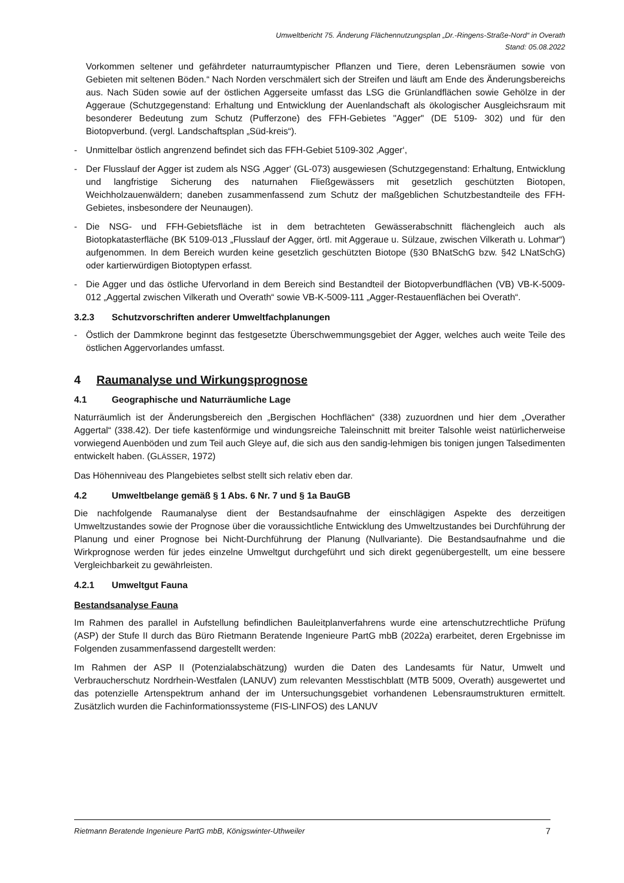Umweltbericht 75. Änderung Flächennutzungsplan „Dr.-Ringens-Straße-Nord“ in Overath
Stand: 05.08.2022
Vorkommen seltener und gefährdeter naturraumtypischer Pflanzen und Tiere, deren Lebensräumen sowie von Gebieten mit seltenen Böden.“ Nach Norden verschmälert sich der Streifen und läuft am Ende des Änderungsbereichs aus. Nach Süden sowie auf der östlichen Aggerseite umfasst das LSG die Grünlandflächen sowie Gehölze in der Aggeraue (Schutzgegenstand: Erhaltung und Entwicklung der Auenlandschaft als ökologischer Ausgleichsraum mit besonderer Bedeutung zum Schutz (Pufferzone) des FFH-Gebietes "Agger" (DE 5109- 302) und für den Biotopverbund. (vergl. Landschaftsplan „Süd-kreis“).
- Unmittelbar östlich angrenzend befindet sich das FFH-Gebiet 5109-302 ‚Agger‘,
- Der Flusslauf der Agger ist zudem als NSG ‚Agger‘ (GL-073) ausgewiesen (Schutzgegenstand: Erhaltung, Entwicklung und langfristige Sicherung des naturnahen Fließgewässers mit gesetzlich geschützten Biotopen, Weichholzauenwäldern; daneben zusammenfassend zum Schutz der maßgeblichen Schutzbestandteile des FFH-Gebietes, insbesondere der Neunaugen).
- Die NSG- und FFH-Gebietsfläche ist in dem betrachteten Gewässerabschnitt flächengleich auch als Biotopkatasterfläche (BK 5109-013 „Flusslauf der Agger, örtl. mit Aggeraue u. Sülzaue, zwischen Vilkerath u. Lohmar“) aufgenommen. In dem Bereich wurden keine gesetzlich geschützten Biotope (§30 BNatSchG bzw. §42 LNatSchG) oder kartierwürdigen Biotoptypen erfasst.
- Die Agger und das östliche Ufervorland in dem Bereich sind Bestandteil der Biotopverbundflächen (VB) VB-K-5009-012 „Aggertal zwischen Vilkerath und Overath“ sowie VB-K-5009-111 „Agger-Restauenflächen bei Overath“.
3.2.3 Schutzvorschriften anderer Umweltfachplanungen
- Östlich der Dammkrone beginnt das festgesetzte Überschwemmungsgebiet der Agger, welches auch weite Teile des östlichen Aggervorlandes umfasst.
4 Raumanalyse und Wirkungsprognose
4.1 Geographische und Naturräumliche Lage
Naturräumlich ist der Änderungsbereich den „Bergischen Hochflächen“ (338) zuzuordnen und hier dem „Overather Aggertal“ (338.42). Der tiefe kastenförmige und windungsreiche Taleinschnitt mit breiter Talsohle weist natürlicherweise vorwiegend Auenböden und zum Teil auch Gleye auf, die sich aus den sandig-lehmigen bis tonigen jungen Talsedimenten entwickelt haben. (GLÄSSER, 1972)
Das Höhenniveau des Plangebietes selbst stellt sich relativ eben dar.
4.2 Umweltbelange gemäß § 1 Abs. 6 Nr. 7 und § 1a BauGB
Die nachfolgende Raumanalyse dient der Bestandsaufnahme der einschlägigen Aspekte des derzeitigen Umweltzustandes sowie der Prognose über die voraussichtliche Entwicklung des Umweltzustandes bei Durchführung der Planung und einer Prognose bei Nicht-Durchführung der Planung (Nullvariante). Die Bestandsaufnahme und die Wirkprognose werden für jedes einzelne Umweltgut durchgeführt und sich direkt gegenübergestellt, um eine bessere Vergleichbarkeit zu gewährleisten.
4.2.1 Umweltgut Fauna
Bestandsanalyse Fauna
Im Rahmen des parallel in Aufstellung befindlichen Bauleitplanverfahrens wurde eine artenschutzrechtliche Prüfung (ASP) der Stufe II durch das Büro Rietmann Beratende Ingenieure PartG mbB (2022a) erarbeitet, deren Ergebnisse im Folgenden zusammenfassend dargestellt werden:
Im Rahmen der ASP II (Potenzialabschätzung) wurden die Daten des Landesamts für Natur, Umwelt und Verbraucherschutz Nordrhein-Westfalen (LANUV) zum relevanten Messtischblatt (MTB 5009, Overath) ausgewertet und das potenzielle Artenspektrum anhand der im Untersuchungsgebiet vorhandenen Lebensraumstrukturen ermittelt. Zusätzlich wurden die Fachinformationssysteme (FIS-LINFOS) des LANUV
Rietmann Beratende Ingenieure PartG mbB, Königswinter-Uthweiler 7